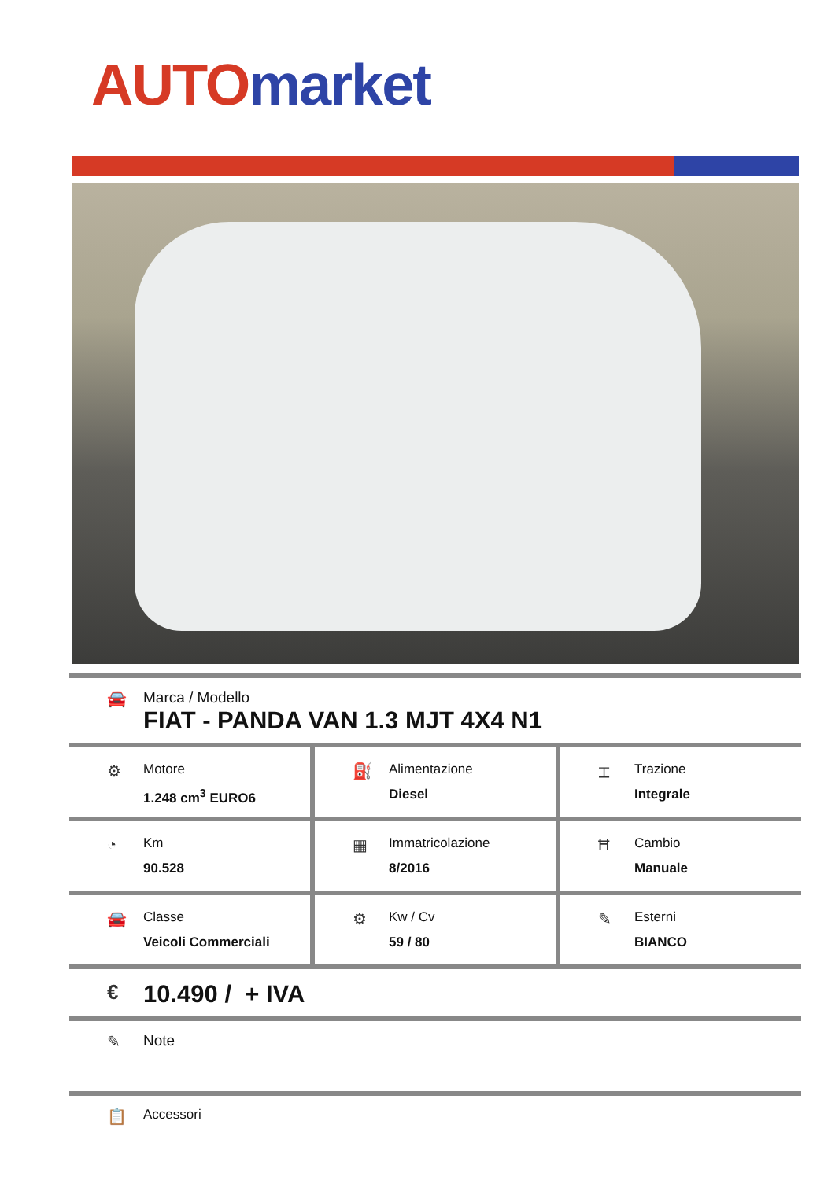AUTO market
🚘 Marca / Modello
FIAT - PANDA VAN 1.3 MJT 4X4 N1
⚙
Motore
1.248 cm<sup>3</sup> EURO6
⛽
Alimentazione
Diesel
⌶
Trazione
Integrale
◔
Km
90.528
▦
Immatricolazione
8/2016
Ħ
Cambio
Manuale
🚘
Classe
Veicoli Commerciali
⚙
Kw / Cv
59 / 80
✎
Esterni
BIANCO
€
10.490 / + IVA
✎ Note
📋
Accessori